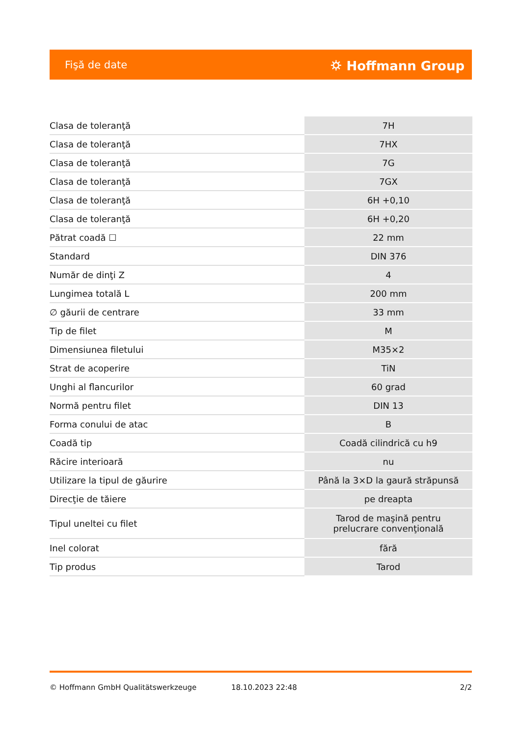Fişă de date ⛭ Hoffmann Group
| Clasa de toleranţă | 7H |
| Clasa de toleranţă | 7HX |
| Clasa de toleranţă | 7G |
| Clasa de toleranţă | 7GX |
| Clasa de toleranţă | 6H +0,10 |
| Clasa de toleranţă | 6H +0,20 |
| Pătrat coadă ☐ | 22 mm |
| Standard | DIN 376 |
| Număr de dinţi Z | 4 |
| Lungimea totală L | 200 mm |
| ∅ găurii de centrare | 33 mm |
| Tip de filet | M |
| Dimensiunea filetului | M35×2 |
| Strat de acoperire | TiN |
| Unghi al flancurilor | 60 grad |
| Normă pentru filet | DIN 13 |
| Forma conului de atac | B |
| Coadă tip | Coadă cilindrică cu h9 |
| Răcire interioară | nu |
| Utilizare la tipul de găurire | Până la 3×D la gaură străpunsă |
| Direcţie de tăiere | pe dreapta |
| Tipul uneltei cu filet | Tarod de maşină pentru prelucrare convenţională |
| Inel colorat | fără |
| Tip produs | Tarod |
© Hoffmann GmbH Qualitätswerkzeuge 18.10.2023 22:48 2/2